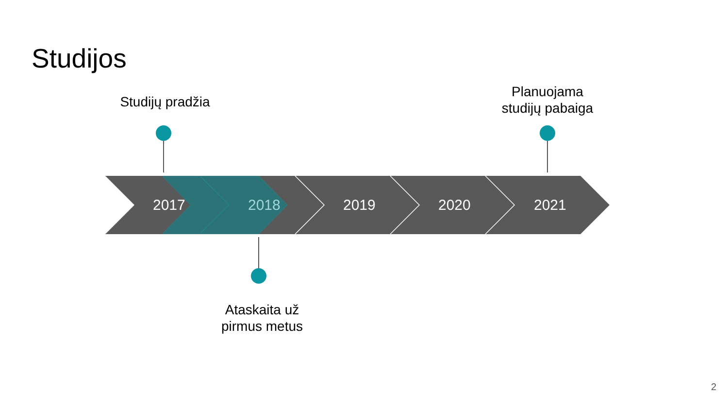Studijos
Studijų pradžia
Planuojama
studijų pabaiga
2017 2018 2019 2020 2021
Ataskaita už
pirmus metus
2